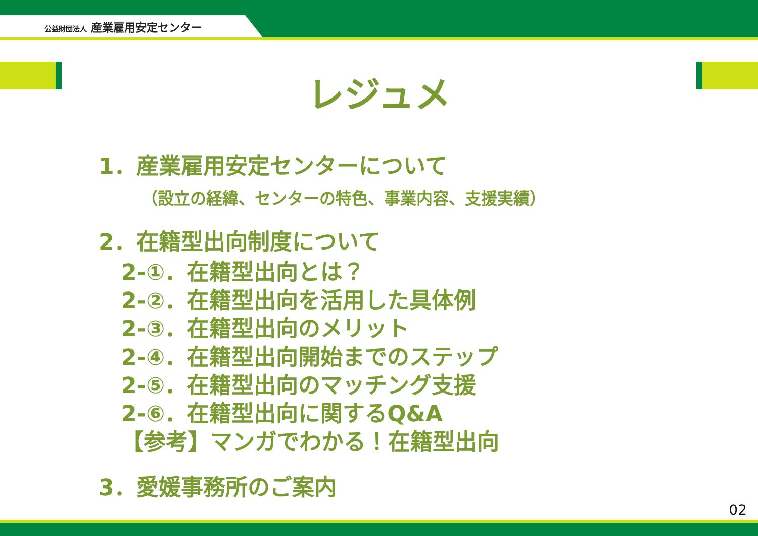公益財団法人 産業雇用安定センター
レジュメ
1．産業雇用安定センターについて
（設立の経緯、センターの特色、事業内容、支援実績）
2．在籍型出向制度について
2-①．在籍型出向とは？
2-②．在籍型出向を活用した具体例
2-③．在籍型出向のメリット
2-④．在籍型出向開始までのステップ
2-⑤．在籍型出向のマッチング支援
2-⑥．在籍型出向に関するQ&A
【参考】マンガでわかる！在籍型出向
3．愛媛事務所のご案内
02